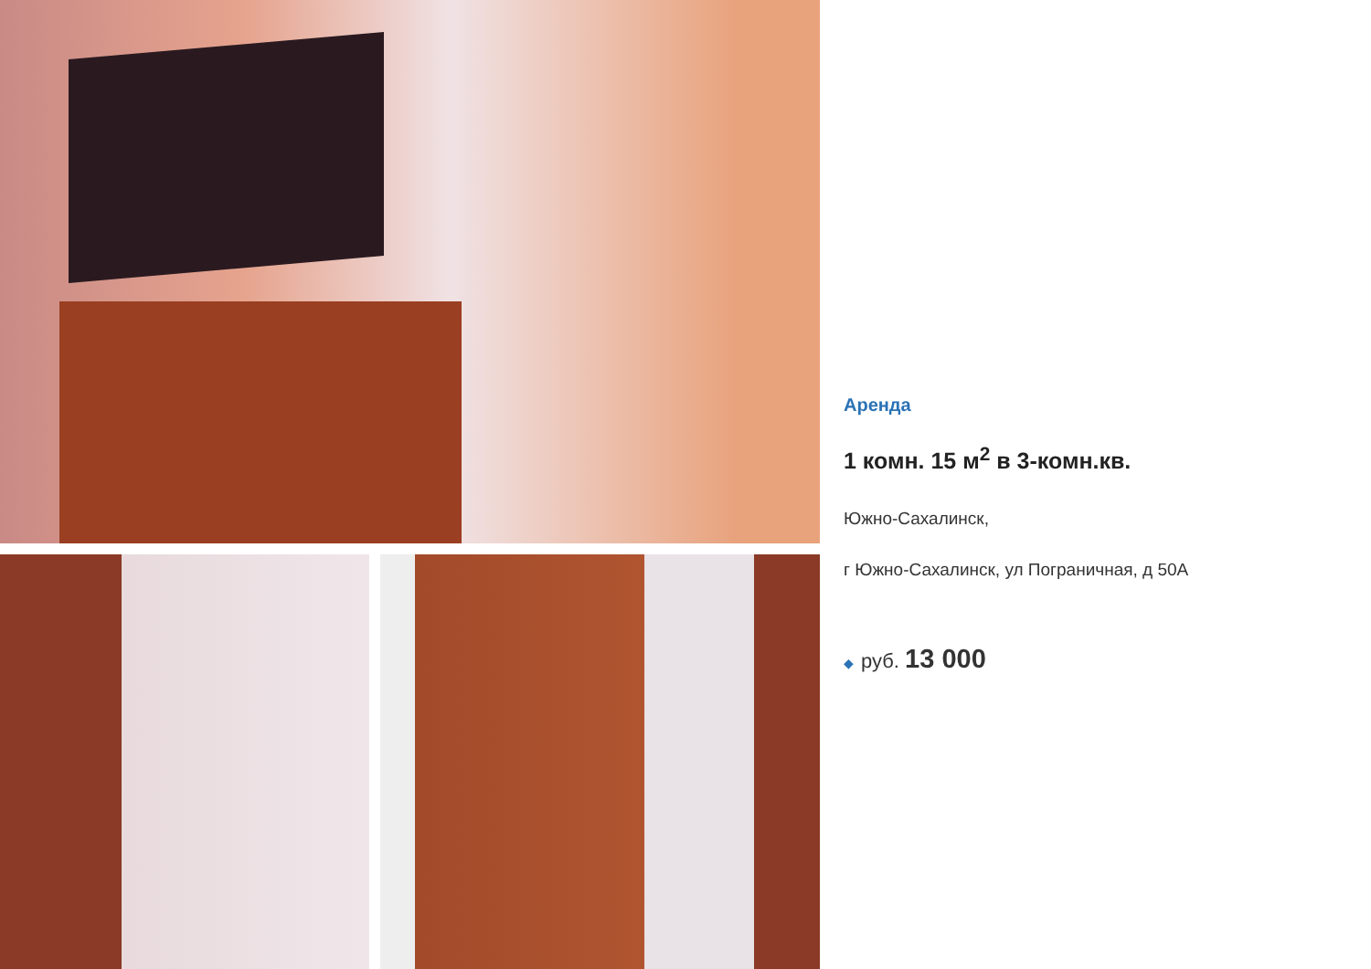Аренда
1 комн. 15 м<sup>2</sup> в 3-комн.кв.
Южно-Сахалинск,
г Южно-Сахалинск, ул Пограничная, д 50А
◆ руб. 13 000